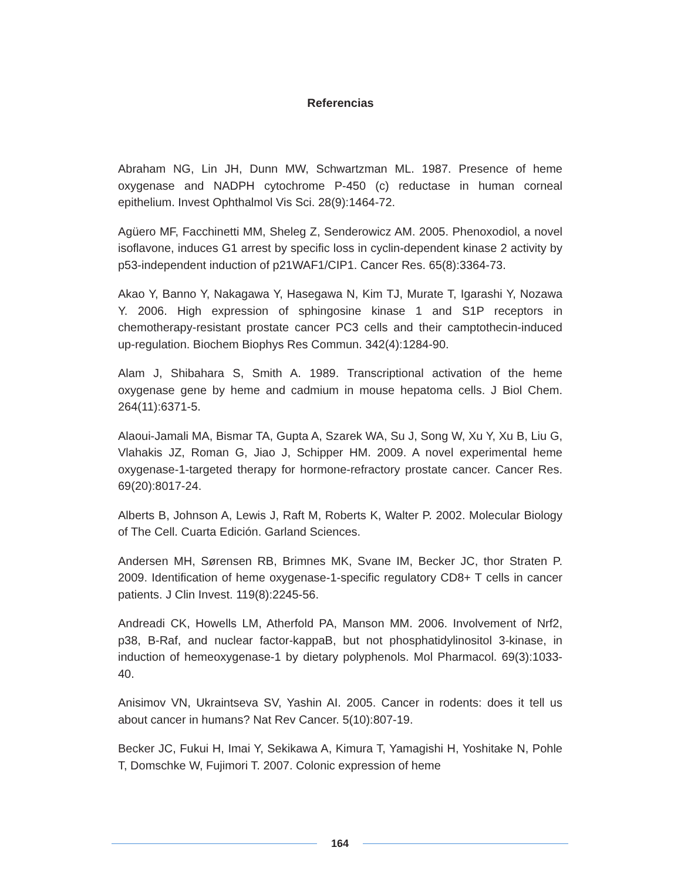Referencias
Abraham NG, Lin JH, Dunn MW, Schwartzman ML. 1987. Presence of heme oxygenase and NADPH cytochrome P-450 (c) reductase in human corneal epithelium. Invest Ophthalmol Vis Sci. 28(9):1464-72.
Agüero MF, Facchinetti MM, Sheleg Z, Senderowicz AM. 2005. Phenoxodiol, a novel isoflavone, induces G1 arrest by specific loss in cyclin-dependent kinase 2 activity by p53-independent induction of p21WAF1/CIP1. Cancer Res. 65(8):3364-73.
Akao Y, Banno Y, Nakagawa Y, Hasegawa N, Kim TJ, Murate T, Igarashi Y, Nozawa Y. 2006. High expression of sphingosine kinase 1 and S1P receptors in chemotherapy-resistant prostate cancer PC3 cells and their camptothecin-induced up-regulation. Biochem Biophys Res Commun. 342(4):1284-90.
Alam J, Shibahara S, Smith A. 1989. Transcriptional activation of the heme oxygenase gene by heme and cadmium in mouse hepatoma cells. J Biol Chem. 264(11):6371-5.
Alaoui-Jamali MA, Bismar TA, Gupta A, Szarek WA, Su J, Song W, Xu Y, Xu B, Liu G, Vlahakis JZ, Roman G, Jiao J, Schipper HM. 2009. A novel experimental heme oxygenase-1-targeted therapy for hormone-refractory prostate cancer. Cancer Res. 69(20):8017-24.
Alberts B, Johnson A, Lewis J, Raft M, Roberts K, Walter P. 2002. Molecular Biology of The Cell. Cuarta Edición. Garland Sciences.
Andersen MH, Sørensen RB, Brimnes MK, Svane IM, Becker JC, thor Straten P. 2009. Identification of heme oxygenase-1-specific regulatory CD8+ T cells in cancer patients. J Clin Invest. 119(8):2245-56.
Andreadi CK, Howells LM, Atherfold PA, Manson MM. 2006. Involvement of Nrf2, p38, B-Raf, and nuclear factor-kappaB, but not phosphatidylinositol 3-kinase, in induction of hemeoxygenase-1 by dietary polyphenols. Mol Pharmacol. 69(3):1033-40.
Anisimov VN, Ukraintseva SV, Yashin AI. 2005. Cancer in rodents: does it tell us about cancer in humans? Nat Rev Cancer. 5(10):807-19.
Becker JC, Fukui H, Imai Y, Sekikawa A, Kimura T, Yamagishi H, Yoshitake N, Pohle T, Domschke W, Fujimori T. 2007. Colonic expression of heme
164